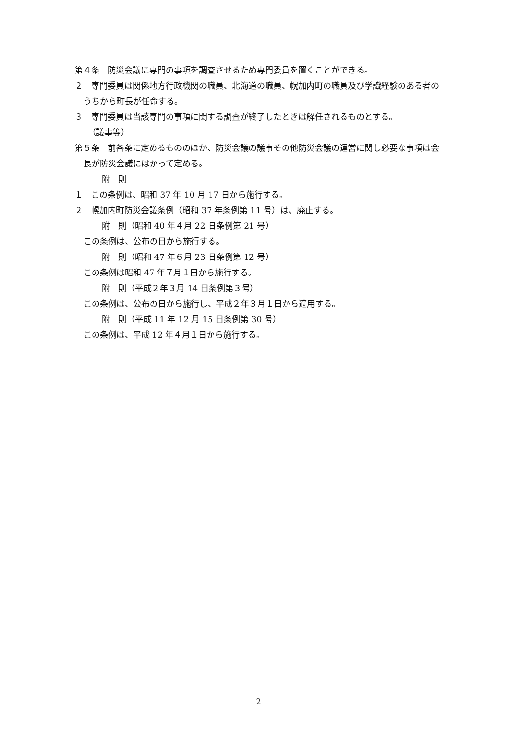第４条　防災会議に専門の事項を調査させるため専門委員を置くことができる。
２　専門委員は関係地方行政機関の職員、北海道の職員、幌加内町の職員及び学識経験のある者のうちから町長が任命する。
３　専門委員は当該専門の事項に関する調査が終了したときは解任されるものとする。
（議事等）
第５条　前各条に定めるもののほか、防災会議の議事その他防災会議の運営に関し必要な事項は会長が防災会議にはかって定める。
附　則
１　この条例は、昭和 37 年 10 月 17 日から施行する。
２　幌加内町防災会議条例（昭和 37 年条例第 11 号）は、廃止する。
附　則（昭和 40 年４月 22 日条例第 21 号）
この条例は、公布の日から施行する。
附　則（昭和 47 年６月 23 日条例第 12 号）
この条例は昭和 47 年７月１日から施行する。
附　則（平成２年３月 14 日条例第３号）
この条例は、公布の日から施行し、平成２年３月１日から適用する。
附　則（平成 11 年 12 月 15 日条例第 30 号）
この条例は、平成 12 年４月１日から施行する。
2